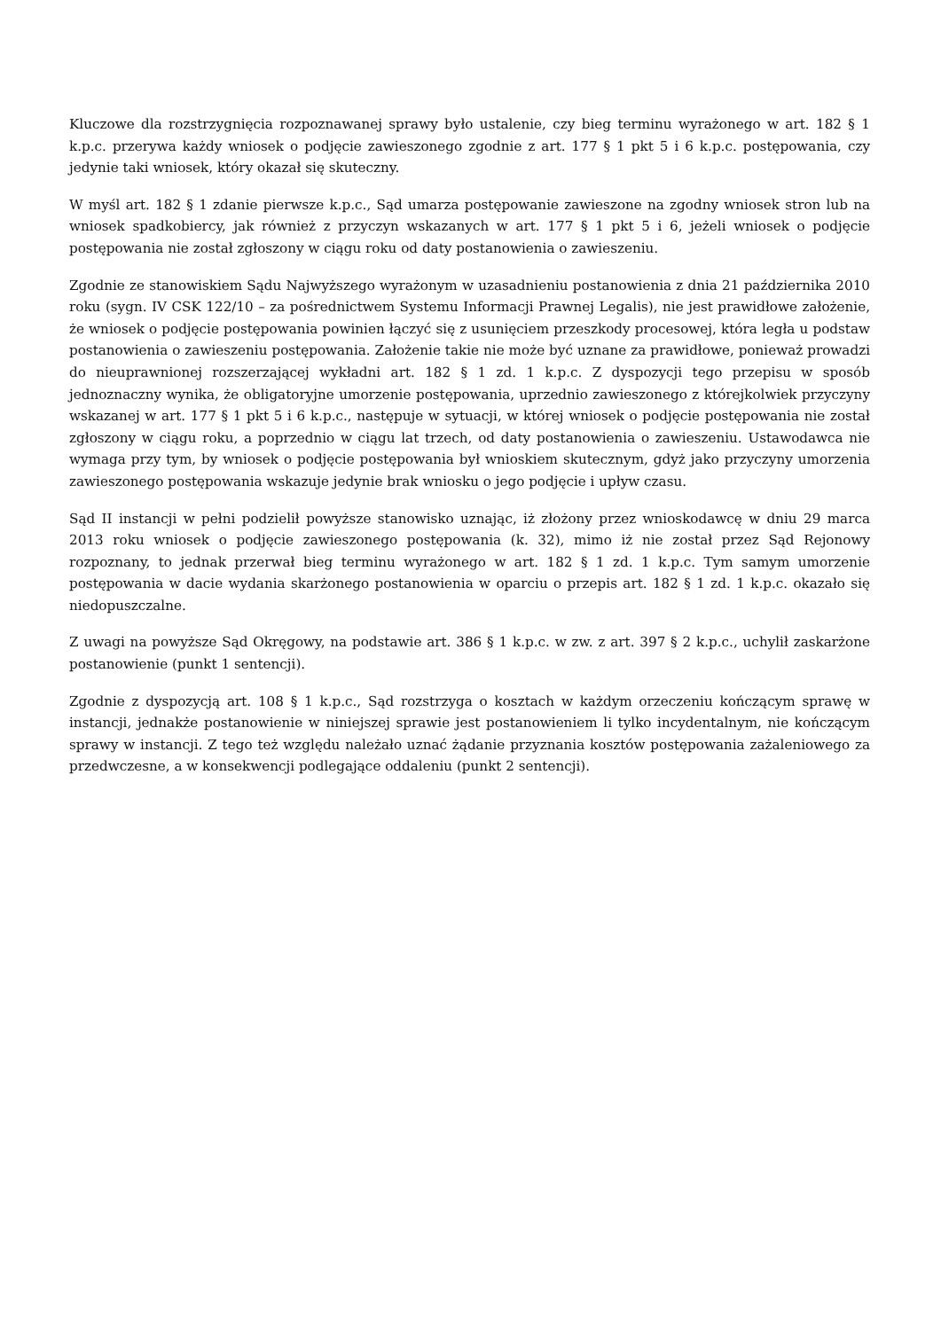Kluczowe dla rozstrzygnięcia rozpoznawanej sprawy było ustalenie, czy bieg terminu wyrażonego w art. 182 § 1 k.p.c. przerywa każdy wniosek o podjęcie zawieszonego zgodnie z art. 177 § 1 pkt 5 i 6 k.p.c. postępowania, czy jedynie taki wniosek, który okazał się skuteczny.
W myśl art. 182 § 1 zdanie pierwsze k.p.c., Sąd umarza postępowanie zawieszone na zgodny wniosek stron lub na wniosek spadkobiercy, jak również z przyczyn wskazanych w art. 177 § 1 pkt 5 i 6, jeżeli wniosek o podjęcie postępowania nie został zgłoszony w ciągu roku od daty postanowienia o zawieszeniu.
Zgodnie ze stanowiskiem Sądu Najwyższego wyrażonym w uzasadnieniu postanowienia z dnia 21 października 2010 roku (sygn. IV CSK 122/10 – za pośrednictwem Systemu Informacji Prawnej Legalis), nie jest prawidłowe założenie, że wniosek o podjęcie postępowania powinien łączyć się z usunięciem przeszkody procesowej, która legła u podstaw postanowienia o zawieszeniu postępowania. Założenie takie nie może być uznane za prawidłowe, ponieważ prowadzi do nieuprawnionej rozszerzającej wykładni art. 182 § 1 zd. 1 k.p.c. Z dyspozycji tego przepisu w sposób jednoznaczny wynika, że obligatoryjne umorzenie postępowania, uprzednio zawieszonego z którejkolwiek przyczyny wskazanej w art. 177 § 1 pkt 5 i 6 k.p.c., następuje w sytuacji, w której wniosek o podjęcie postępowania nie został zgłoszony w ciągu roku, a poprzednio w ciągu lat trzech, od daty postanowienia o zawieszeniu. Ustawodawca nie wymaga przy tym, by wniosek o podjęcie postępowania był wnioskiem skutecznym, gdyż jako przyczyny umorzenia zawieszonego postępowania wskazuje jedynie brak wniosku o jego podjęcie i upływ czasu.
Sąd II instancji w pełni podzielił powyższe stanowisko uznając, iż złożony przez wnioskodawcę w dniu 29 marca 2013 roku wniosek o podjęcie zawieszonego postępowania (k. 32), mimo iż nie został przez Sąd Rejonowy rozpoznany, to jednak przerwał bieg terminu wyrażonego w art. 182 § 1 zd. 1 k.p.c. Tym samym umorzenie postępowania w dacie wydania skarżonego postanowienia w oparciu o przepis art. 182 § 1 zd. 1 k.p.c. okazało się niedopuszczalne.
Z uwagi na powyższe Sąd Okręgowy, na podstawie art. 386 § 1 k.p.c. w zw. z art. 397 § 2 k.p.c., uchylił zaskarżone postanowienie (punkt 1 sentencji).
Zgodnie z dyspozycją art. 108 § 1 k.p.c., Sąd rozstrzyga o kosztach w każdym orzeczeniu kończącym sprawę w instancji, jednakże postanowienie w niniejszej sprawie jest postanowieniem li tylko incydentalnym, nie kończącym sprawy w instancji. Z tego też względu należało uznać żądanie przyznania kosztów postępowania zażaleniowego za przedwczesne, a w konsekwencji podlegające oddaleniu (punkt 2 sentencji).